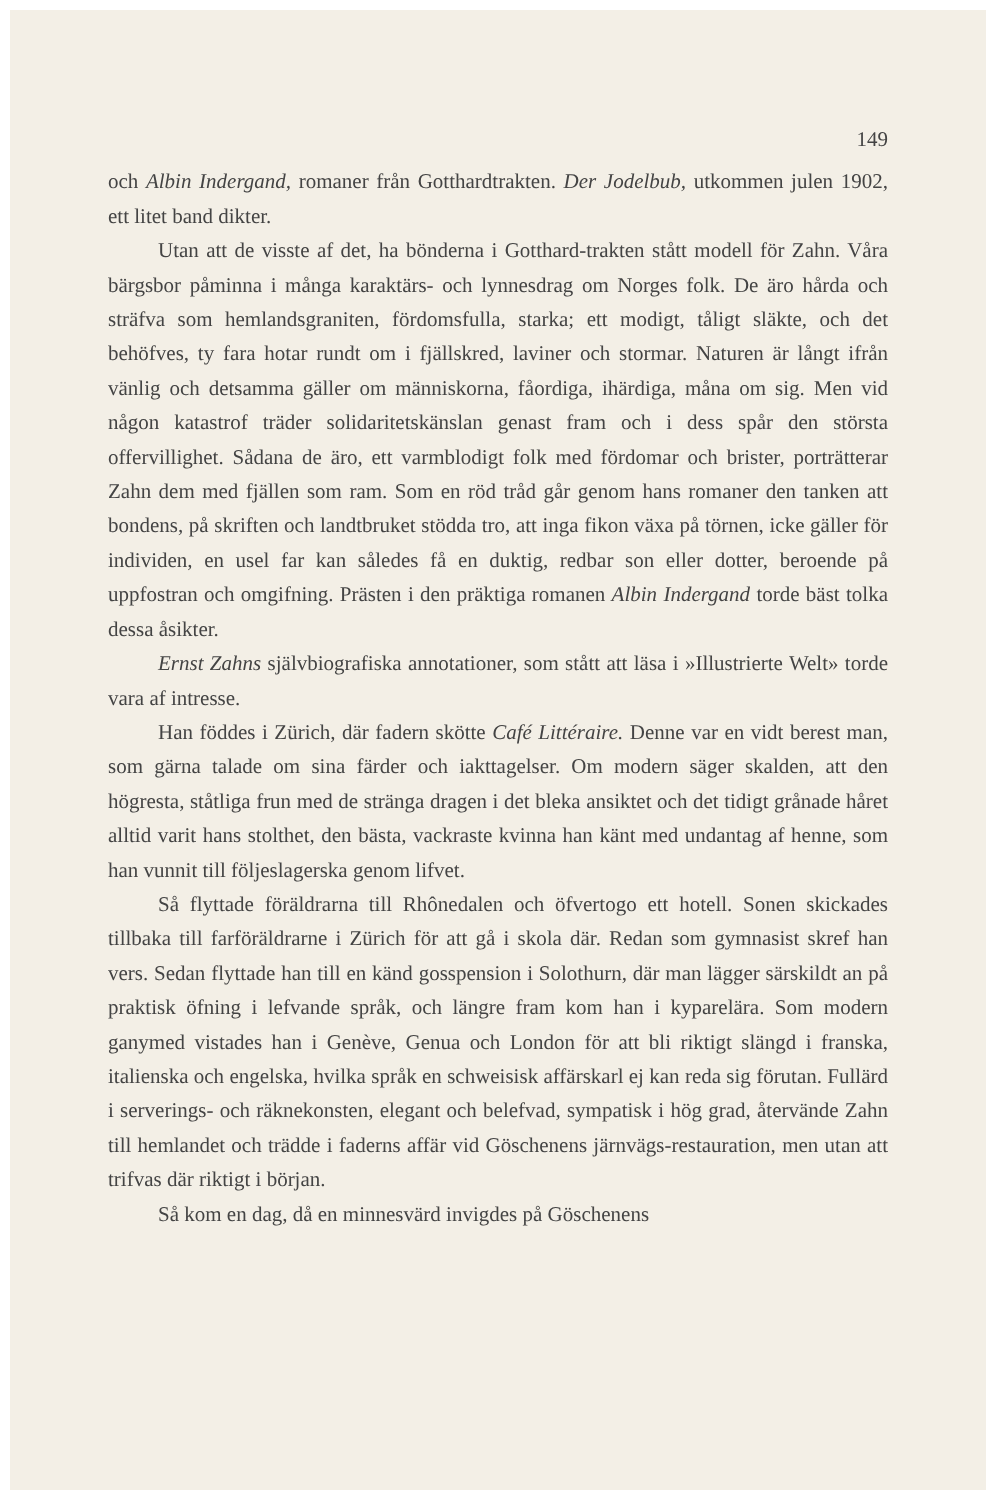149
och Albin Indergand, romaner från Gotthardtrakten. Der Jodelbub, utkommen julen 1902, ett litet band dikter.
Utan att de visste af det, ha bönderna i Gotthard-trakten stått modell för Zahn. Våra bärgsbor påminna i många karaktärs- och lynnesdrag om Norges folk. De äro hårda och sträfva som hemlandsgraniten, fördomsfulla, starka; ett modigt, tåligt släkte, och det behöfves, ty fara hotar rundt om i fjällskred, laviner och stormar. Naturen är långt ifrån vänlig och detsamma gäller om människorna, fåordiga, ihärdiga, måna om sig. Men vid någon katastrof träder solidaritetskänslan genast fram och i dess spår den största offervillighet. Sådana de äro, ett varmblodigt folk med fördomar och brister, porträtterar Zahn dem med fjällen som ram. Som en röd tråd går genom hans romaner den tanken att bondens, på skriften och landtbruket stödda tro, att inga fikon växa på törnen, icke gäller för individen, en usel far kan således få en duktig, redbar son eller dotter, beroende på uppfostran och omgifning. Prästen i den präktiga romanen Albin Indergand torde bäst tolka dessa åsikter.
Ernst Zahns självbiografiska annotationer, som stått att läsa i »Illustrierte Welt» torde vara af intresse.
Han föddes i Zürich, där fadern skötte Café Littéraire. Denne var en vidt berest man, som gärna talade om sina färder och iakttagelser. Om modern säger skalden, att den högresta, ståtliga frun med de stränga dragen i det bleka ansiktet och det tidigt grånade håret alltid varit hans stolthet, den bästa, vackraste kvinna han känt med undantag af henne, som han vunnit till följeslagerska genom lifvet.
Så flyttade föräldrarna till Rhônedalen och öfvertogo ett hotell. Sonen skickades tillbaka till farföräldrarne i Zürich för att gå i skola där. Redan som gymnasist skref han vers. Sedan flyttade han till en känd gosspension i Solothurn, där man lägger särskildt an på praktisk öfning i lefvande språk, och längre fram kom han i kyparelära. Som modern ganymed vistades han i Genève, Genua och London för att bli riktigt slängd i franska, italienska och engelska, hvilka språk en schweisisk affärskarl ej kan reda sig förutan. Fullärd i serverings- och räknekonsten, elegant och belefvad, sympatisk i hög grad, återvände Zahn till hemlandet och trädde i faderns affär vid Göschenens järnvägs-restauration, men utan att trifvas där riktigt i början.
Så kom en dag, då en minnesvärd invigdes på Göschenens